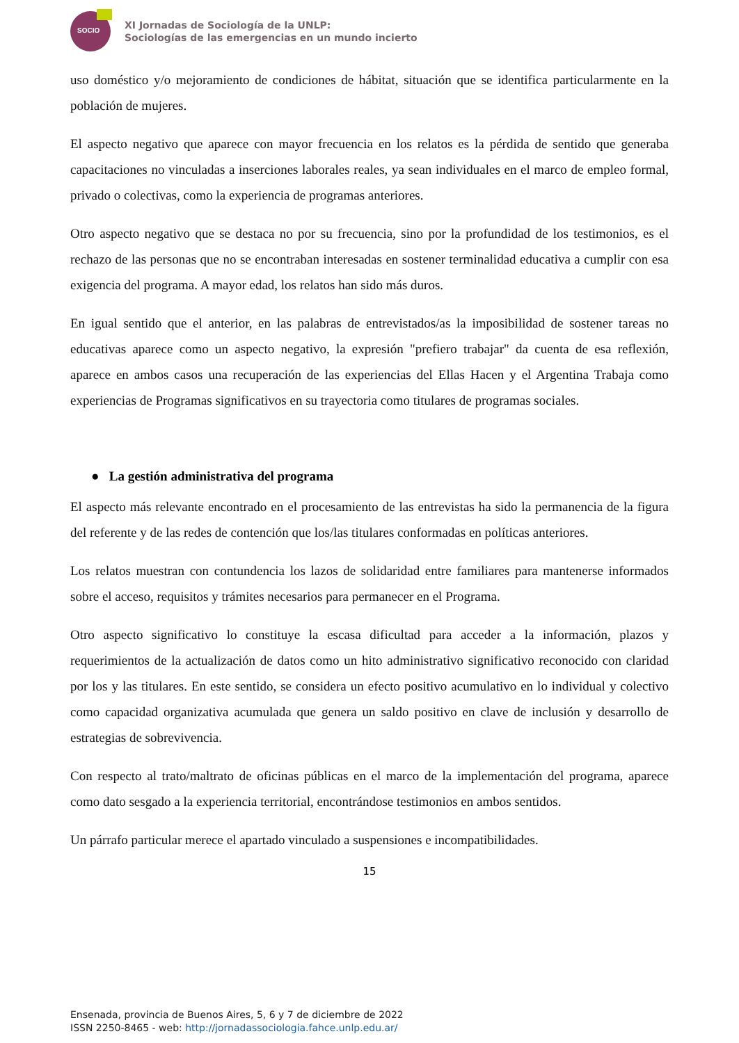SOCIO
XI Jornadas de Sociología de la UNLP:
Sociologías de las emergencias en un mundo incierto
uso doméstico y/o mejoramiento de condiciones de hábitat, situación que se identifica particularmente en la población de mujeres.
El aspecto negativo que aparece con mayor frecuencia en los relatos es la pérdida de sentido que generaba capacitaciones no vinculadas a inserciones laborales reales, ya sean individuales en el marco de empleo formal, privado o colectivas, como la experiencia de programas anteriores.
Otro aspecto negativo que se destaca no por su frecuencia, sino por la profundidad de los testimonios, es el rechazo de las personas que no se encontraban interesadas en sostener terminalidad educativa a cumplir con esa exigencia del programa. A mayor edad, los relatos han sido más duros.
En igual sentido que el anterior, en las palabras de entrevistados/as la imposibilidad de sostener tareas no educativas aparece como un aspecto negativo, la expresión "prefiero trabajar" da cuenta de esa reflexión, aparece en ambos casos una recuperación de las experiencias del Ellas Hacen y el Argentina Trabaja como experiencias de Programas significativos en su trayectoria como titulares de programas sociales.
● La gestión administrativa del programa
El aspecto más relevante encontrado en el procesamiento de las entrevistas ha sido la permanencia de la figura del referente y de las redes de contención que los/las titulares conformadas en políticas anteriores.
Los relatos muestran con contundencia los lazos de solidaridad entre familiares para mantenerse informados sobre el acceso, requisitos y trámites necesarios para permanecer en el Programa.
Otro aspecto significativo lo constituye la escasa dificultad para acceder a la información, plazos y requerimientos de la actualización de datos como un hito administrativo significativo reconocido con claridad por los y las titulares. En este sentido, se considera un efecto positivo acumulativo en lo individual y colectivo como capacidad organizativa acumulada que genera un saldo positivo en clave de inclusión y desarrollo de estrategias de sobrevivencia.
Con respecto al trato/maltrato de oficinas públicas en el marco de la implementación del programa, aparece como dato sesgado a la experiencia territorial, encontrándose testimonios en ambos sentidos.
Un párrafo particular merece el apartado vinculado a suspensiones e incompatibilidades.
15
Ensenada, provincia de Buenos Aires, 5, 6 y 7 de diciembre de 2022
ISSN 2250-8465 - web: http://jornadassociologia.fahce.unlp.edu.ar/